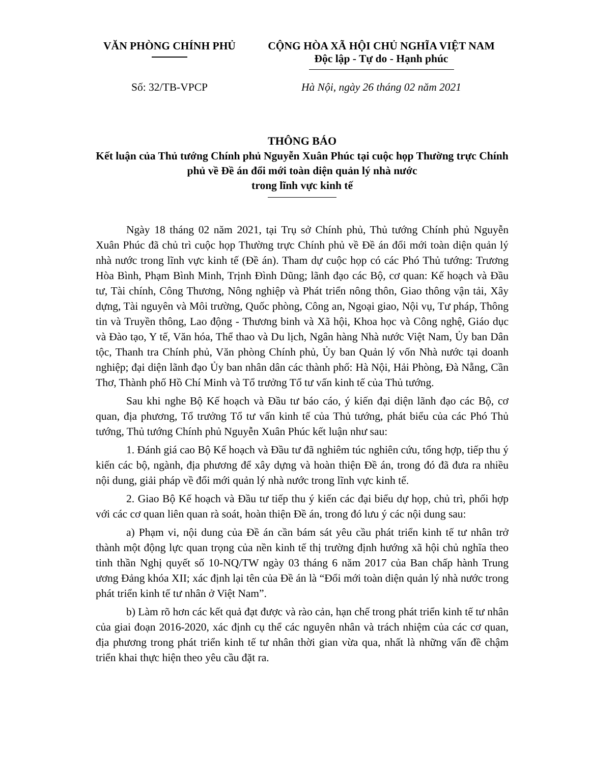VĂN PHÒNG CHÍNH PHỦ CỘNG HÒA XÃ HỘI CHỦ NGHĨA VIỆT NAM
Độc lập - Tự do - Hạnh phúc
Số: 32/TB-VPCP Hà Nội, ngày 26 tháng 02 năm 2021
THÔNG BÁO
Kết luận của Thủ tướng Chính phủ Nguyễn Xuân Phúc tại cuộc họp Thường trực Chính phủ về Đề án đổi mới toàn diện quản lý nhà nước
trong lĩnh vực kinh tế
Ngày 18 tháng 02 năm 2021, tại Trụ sở Chính phủ, Thủ tướng Chính phủ Nguyễn Xuân Phúc đã chủ trì cuộc họp Thường trực Chính phủ về Đề án đổi mới toàn diện quản lý nhà nước trong lĩnh vực kinh tế (Đề án). Tham dự cuộc họp có các Phó Thủ tướng: Trương Hòa Bình, Phạm Bình Minh, Trịnh Đình Dũng; lãnh đạo các Bộ, cơ quan: Kế hoạch và Đầu tư, Tài chính, Công Thương, Nông nghiệp và Phát triển nông thôn, Giao thông vận tải, Xây dựng, Tài nguyên và Môi trường, Quốc phòng, Công an, Ngoại giao, Nội vụ, Tư pháp, Thông tin và Truyền thông, Lao động - Thương binh và Xã hội, Khoa học và Công nghệ, Giáo dục và Đào tạo, Y tế, Văn hóa, Thể thao và Du lịch, Ngân hàng Nhà nước Việt Nam, Ủy ban Dân tộc, Thanh tra Chính phủ, Văn phòng Chính phủ, Ủy ban Quản lý vốn Nhà nước tại doanh nghiệp; đại diện lãnh đạo Ủy ban nhân dân các thành phố: Hà Nội, Hải Phòng, Đà Nẵng, Cần Thơ, Thành phố Hồ Chí Minh và Tổ trưởng Tổ tư vấn kinh tế của Thủ tướng.
Sau khi nghe Bộ Kế hoạch và Đầu tư báo cáo, ý kiến đại diện lãnh đạo các Bộ, cơ quan, địa phương, Tổ trưởng Tổ tư vấn kinh tế của Thủ tướng, phát biểu của các Phó Thủ tướng, Thủ tướng Chính phủ Nguyễn Xuân Phúc kết luận như sau:
1. Đánh giá cao Bộ Kế hoạch và Đầu tư đã nghiêm túc nghiên cứu, tổng hợp, tiếp thu ý kiến các bộ, ngành, địa phương để xây dựng và hoàn thiện Đề án, trong đó đã đưa ra nhiều nội dung, giải pháp về đổi mới quản lý nhà nước trong lĩnh vực kinh tế.
2. Giao Bộ Kế hoạch và Đầu tư tiếp thu ý kiến các đại biểu dự họp, chủ trì, phối hợp với các cơ quan liên quan rà soát, hoàn thiện Đề án, trong đó lưu ý các nội dung sau:
a) Phạm vi, nội dung của Đề án cần bám sát yêu cầu phát triển kinh tế tư nhân trở thành một động lực quan trọng của nền kinh tế thị trường định hướng xã hội chủ nghĩa theo tinh thần Nghị quyết số 10-NQ/TW ngày 03 tháng 6 năm 2017 của Ban chấp hành Trung ương Đảng khóa XII; xác định lại tên của Đề án là “Đổi mới toàn diện quản lý nhà nước trong phát triển kinh tế tư nhân ở Việt Nam”.
b) Làm rõ hơn các kết quả đạt được và rào cản, hạn chế trong phát triển kinh tế tư nhân của giai đoạn 2016-2020, xác định cụ thể các nguyên nhân và trách nhiệm của các cơ quan, địa phương trong phát triển kinh tế tư nhân thời gian vừa qua, nhất là những vấn đề chậm triển khai thực hiện theo yêu cầu đặt ra.